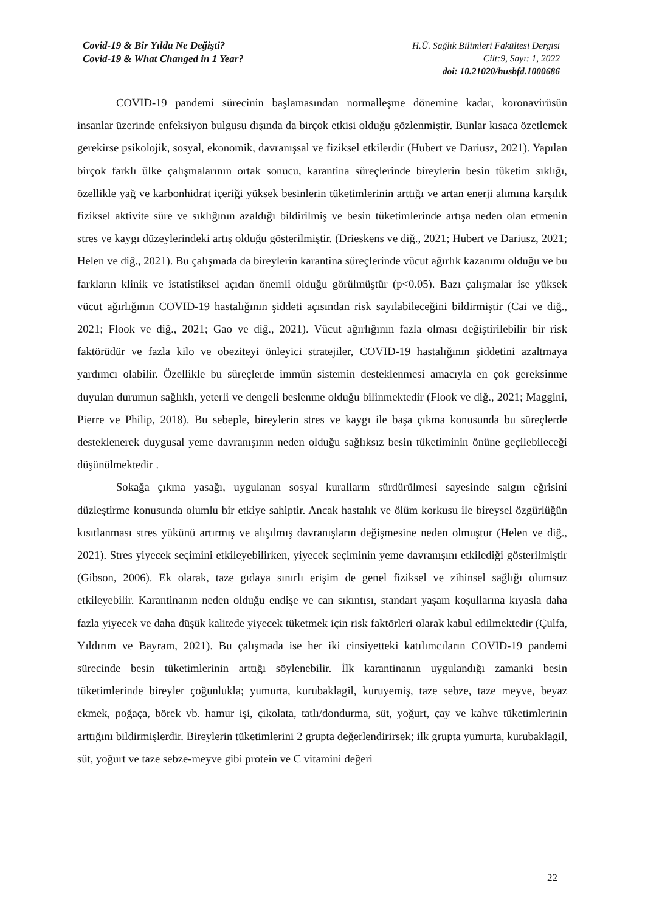Covid-19 & Bir Yılda Ne Değişti?
Covid-19 & What Changed in 1 Year?
H.Ü. Sağlık Bilimleri Fakültesi Dergisi
Cilt:9, Sayı: 1, 2022
doi: 10.21020/husbfd.1000686
COVID-19 pandemi sürecinin başlamasından normalleşme dönemine kadar, koronavirüsün insanlar üzerinde enfeksiyon bulgusu dışında da birçok etkisi olduğu gözlenmiştir. Bunlar kısaca özetlemek gerekirse psikolojik, sosyal, ekonomik, davranışsal ve fiziksel etkilerdir (Hubert ve Dariusz, 2021). Yapılan birçok farklı ülke çalışmalarının ortak sonucu, karantina süreçlerinde bireylerin besin tüketim sıklığı, özellikle yağ ve karbonhidrat içeriği yüksek besinlerin tüketimlerinin arttığı ve artan enerji alımına karşılık fiziksel aktivite süre ve sıklığının azaldığı bildirilmiş ve besin tüketimlerinde artışa neden olan etmenin stres ve kaygı düzeylerindeki artış olduğu gösterilmiştir. (Drieskens ve diğ., 2021; Hubert ve Dariusz, 2021; Helen ve diğ., 2021). Bu çalışmada da bireylerin karantina süreçlerinde vücut ağırlık kazanımı olduğu ve bu farkların klinik ve istatistiksel açıdan önemli olduğu görülmüştür (p<0.05). Bazı çalışmalar ise yüksek vücut ağırlığının COVID-19 hastalığının şiddeti açısından risk sayılabileceğini bildirmiştir (Cai ve diğ., 2021; Flook ve diğ., 2021; Gao ve diğ., 2021). Vücut ağırlığının fazla olması değiştirilebilir bir risk faktörüdür ve fazla kilo ve obeziteyi önleyici stratejiler, COVID-19 hastalığının şiddetini azaltmaya yardımcı olabilir. Özellikle bu süreçlerde immün sistemin desteklenmesi amacıyla en çok gereksinme duyulan durumun sağlıklı, yeterli ve dengeli beslenme olduğu bilinmektedir (Flook ve diğ., 2021; Maggini, Pierre ve Philip, 2018). Bu sebeple, bireylerin stres ve kaygı ile başa çıkma konusunda bu süreçlerde desteklenerek duygusal yeme davranışının neden olduğu sağlıksız besin tüketiminin önüne geçilebileceği düşünülmektedir .
Sokağa çıkma yasağı, uygulanan sosyal kuralların sürdürülmesi sayesinde salgın eğrisini düzleştirme konusunda olumlu bir etkiye sahiptir. Ancak hastalık ve ölüm korkusu ile bireysel özgürlüğün kısıtlanması stres yükünü artırmış ve alışılmış davranışların değişmesine neden olmuştur (Helen ve diğ., 2021). Stres yiyecek seçimini etkileyebilirken, yiyecek seçiminin yeme davranışını etkilediği gösterilmiştir (Gibson, 2006). Ek olarak, taze gıdaya sınırlı erişim de genel fiziksel ve zihinsel sağlığı olumsuz etkileyebilir. Karantinanın neden olduğu endişe ve can sıkıntısı, standart yaşam koşullarına kıyasla daha fazla yiyecek ve daha düşük kalitede yiyecek tüketmek için risk faktörleri olarak kabul edilmektedir (Çulfa, Yıldırım ve Bayram, 2021). Bu çalışmada ise her iki cinsiyetteki katılımcıların COVID-19 pandemi sürecinde besin tüketimlerinin arttığı söylenebilir. İlk karantinanın uygulandığı zamanki besin tüketimlerinde bireyler çoğunlukla; yumurta, kurubaklagil, kuruyemiş, taze sebze, taze meyve, beyaz ekmek, poğaça, börek vb. hamur işi, çikolata, tatlı/dondurma, süt, yoğurt, çay ve kahve tüketimlerinin arttığını bildirmişlerdir. Bireylerin tüketimlerini 2 grupta değerlendirirsek; ilk grupta yumurta, kurubaklagil, süt, yoğurt ve taze sebze-meyve gibi protein ve C vitamini değeri
22